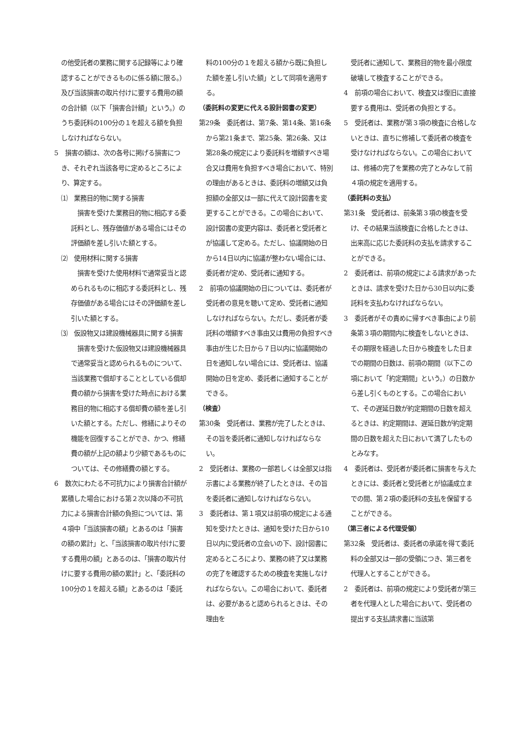の他受託者の業務に関する記録等により確認することができるものに係る額に限る。）及び当該損害の取片付けに要する費用の額の合計額（以下「損害合計額」という。）のうち委託料の100分の１を超える額を負担しなければならない。
5　損害の額は、次の各号に掲げる損害につき、それぞれ当該各号に定めるところにより、算定する。
⑴　業務目的物に関する損害
損害を受けた業務目的物に相応する委託料とし、残存価値がある場合にはその評価額を差し引いた額とする。
⑵　使用材料に関する損害
損害を受けた使用材料で通常妥当と認められるものに相応する委託料とし、残存価値がある場合にはその評価額を差し引いた額とする。
⑶　仮設物又は建設機械器具に関する損害
損害を受けた仮設物又は建設機械器具で通常妥当と認められるものについて、当該業務で償却することとしている償却費の額から損害を受けた時点における業務目的物に相応する償却費の額を差し引いた額とする。ただし、修繕によりその機能を回復することができ、かつ、修繕費の額が上記の額より少額であるものについては、その修繕費の額とする。
6　数次にわたる不可抗力により損害合計額が累積した場合における第２次以降の不可抗力による損害合計額の負担については、第４項中「当該損害の額」とあるのは「損害の額の累計」と、「当該損害の取片付けに要する費用の額」とあるのは、「損害の取片付けに要する費用の額の累計」と、「委託料の100分の１を超える額」とあるのは「委託
料の100分の１を超える額から既に負担した額を差し引いた額」として同項を適用する。
（委託料の変更に代える設計図書の変更）
第29条　委託者は、第7条、第14条、第16条から第21条まで、第25条、第26条、又は第28条の規定により委託料を増額すべき場合又は費用を負担すべき場合において、特別の理由があるときは、委託料の増額又は負担額の全部又は一部に代えて設計図書を変更することができる。この場合において、設計図書の変更内容は、委託者と受託者とが協議して定める。ただし、協議開始の日から14日以内に協議が整わない場合には、委託者が定め、受託者に通知する。
2　前項の協議開始の日については、委託者が受託者の意見を聴いて定め、受託者に通知しなければならない。ただし、委託者が委託料の増額すべき事由又は費用の負担すべき事由が生じた日から７日以内に協議開始の日を通知しない場合には、受託者は、協議開始の日を定め、委託者に通知することができる。
（検査）
第30条　受託者は、業務が完了したときは、その旨を委託者に通知しなければならない。
2　受託者は、業務の一部若しくは全部又は指示書による業務が終了したときは、その旨を委託者に通知しなければならない。
3　委託者は、第１項又は前項の規定による通知を受けたときは、通知を受けた日から10日以内に受託者の立会いの下、設計図書に定めるところにより、業務の終了又は業務の完了を確認するための検査を実施しなければならない。この場合において、委託者は、必要があると認められるときは、その理由を
受託者に通知して、業務目的物を最小限度破壊して検査することができる。
4　前項の場合において、検査又は復旧に直接要する費用は、受託者の負担とする。
5　受託者は、業務が第３項の検査に合格しないときは、直ちに修補して委託者の検査を受けなければならない。この場合においては、修補の完了を業務の完了とみなして前４項の規定を適用する。
（委託料の支払）
第31条　受託者は、前条第３項の検査を受け、その結果当該検査に合格したときは、出来高に応じた委託料の支払を請求することができる。
2　委託者は、前項の規定による請求があったときは、請求を受けた日から30日以内に委託料を支払わなければならない。
3　委託者がその責めに帰すべき事由により前条第３項の期間内に検査をしないときは、その期限を経過した日から検査をした日までの期間の日数は、前項の期間（以下この項において「約定期間」という。）の日数から差し引くものとする。この場合において、その遅延日数が約定期間の日数を超えるときは、約定期間は、遅延日数が約定期間の日数を超えた日において満了したものとみなす。
4　委託者は、受託者が委託者に損害を与えたときには、委託者と受託者とが協議成立までの間、第２項の委託料の支払を保留することができる。
（第三者による代理受領）
第32条　受託者は、委託者の承諾を得て委託料の全部又は一部の受領につき、第三者を代理人とすることができる。
2　委託者は、前項の規定により受託者が第三者を代理人とした場合において、受託者の提出する支払請求書に当該第